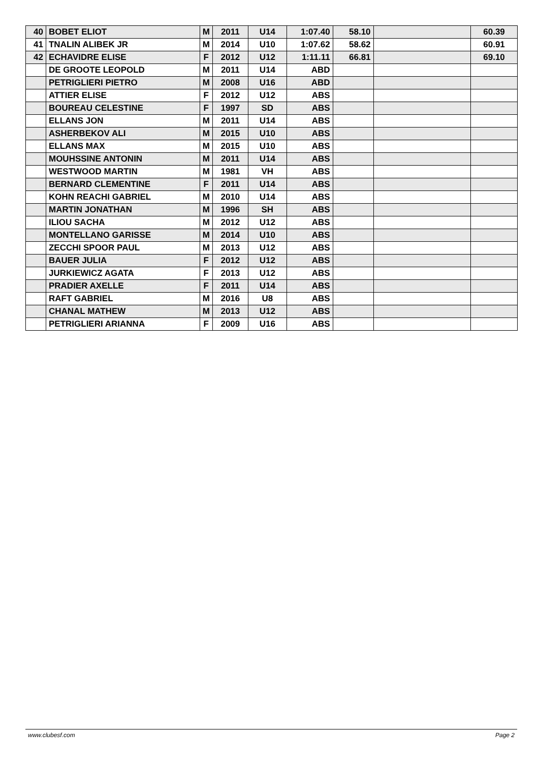| 40 | BOBET ELIOT | M | 2011 | U14 | 1:07.40 | 58.10 | | 60.39 |
| 41 | TNALIN ALIBEK JR | M | 2014 | U10 | 1:07.62 | 58.62 | | 60.91 |
| 42 | ECHAVIDRE ELISE | F | 2012 | U12 | 1:11.11 | 66.81 | | 69.10 |
| | DE GROOTE LEOPOLD | M | 2011 | U14 | ABD | | | |
| | PETRIGLIERI PIETRO | M | 2008 | U16 | ABD | | | |
| | ATTIER ELISE | F | 2012 | U12 | ABS | | | |
| | BOUREAU CELESTINE | F | 1997 | SD | ABS | | | |
| | ELLANS JON | M | 2011 | U14 | ABS | | | |
| | ASHERBEKOV ALI | M | 2015 | U10 | ABS | | | |
| | ELLANS MAX | M | 2015 | U10 | ABS | | | |
| | MOUHSSINE ANTONIN | M | 2011 | U14 | ABS | | | |
| | WESTWOOD MARTIN | M | 1981 | VH | ABS | | | |
| | BERNARD CLEMENTINE | F | 2011 | U14 | ABS | | | |
| | KOHN REACHI GABRIEL | M | 2010 | U14 | ABS | | | |
| | MARTIN JONATHAN | M | 1996 | SH | ABS | | | |
| | ILIOU SACHA | M | 2012 | U12 | ABS | | | |
| | MONTELLANO GARISSE | M | 2014 | U10 | ABS | | | |
| | ZECCHI SPOOR PAUL | M | 2013 | U12 | ABS | | | |
| | BAUER JULIA | F | 2012 | U12 | ABS | | | |
| | JURKIEWICZ AGATA | F | 2013 | U12 | ABS | | | |
| | PRADIER AXELLE | F | 2011 | U14 | ABS | | | |
| | RAFT GABRIEL | M | 2016 | U8 | ABS | | | |
| | CHANAL MATHEW | M | 2013 | U12 | ABS | | | |
| | PETRIGLIERI ARIANNA | F | 2009 | U16 | ABS | | | |
www.clubesf.com Page 2